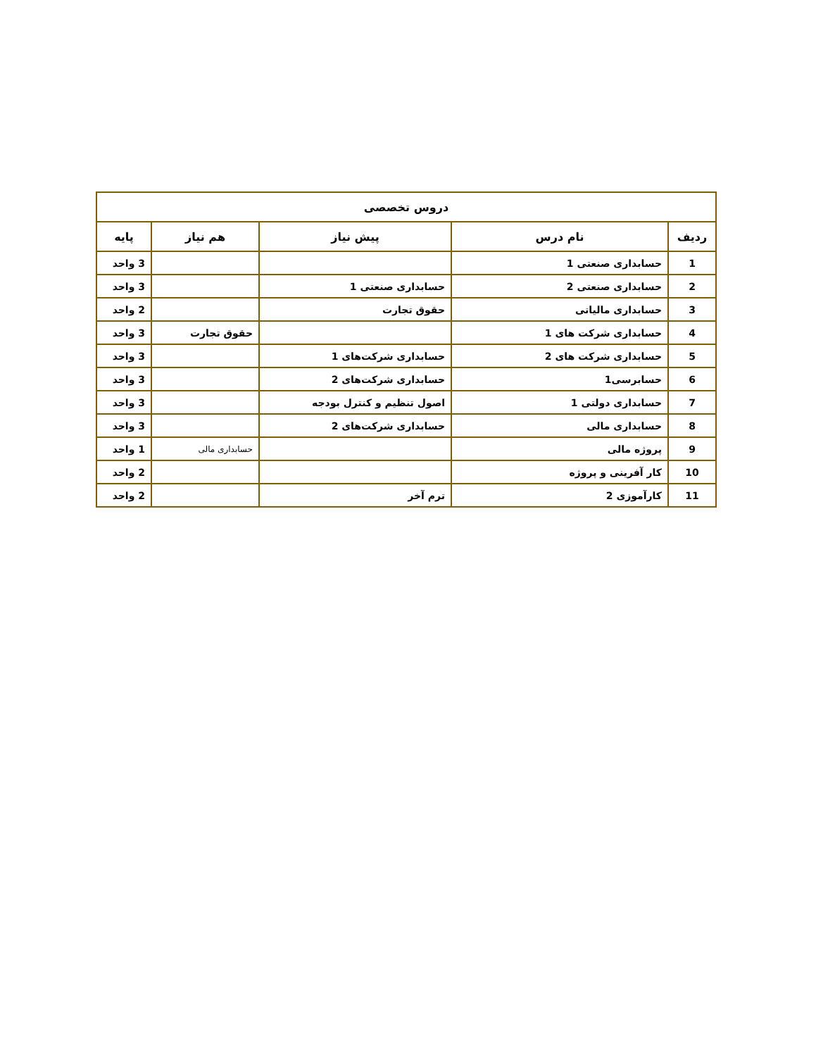| دروس تخصصی | | | | |
| --- | --- | --- | --- | --- |
| ردیف | نام درس | پیش نیاز | هم نیاز | پایه |
| 1 | حسابداری صنعتی 1 | | | 3 واحد |
| 2 | حسابداری صنعتی 2 | حسابداری صنعتی 1 | | 3 واحد |
| 3 | حسابداری مالیاتی | حقوق تجارت | | 2 واحد |
| 4 | حسابداری شرکت های 1 | | حقوق تجارت | 3 واحد |
| 5 | حسابداری شرکت های 2 | حسابداری شرکت‌های 1 | | 3 واحد |
| 6 | حسابرسی1 | حسابداری شرکت‌های 2 | | 3 واحد |
| 7 | حسابداری دولتی 1 | اصول تنظیم و کنترل بودجه | | 3 واحد |
| 8 | حسابداری مالی | حسابداری شرکت‌های 2 | | 3 واحد |
| 9 | پروژه مالی | | حسابداری مالی | 1 واحد |
| 10 | کار آفرینی و پروژه | | | 2 واحد |
| 11 | کارآموزی 2 | ترم آخر | | 2 واحد |